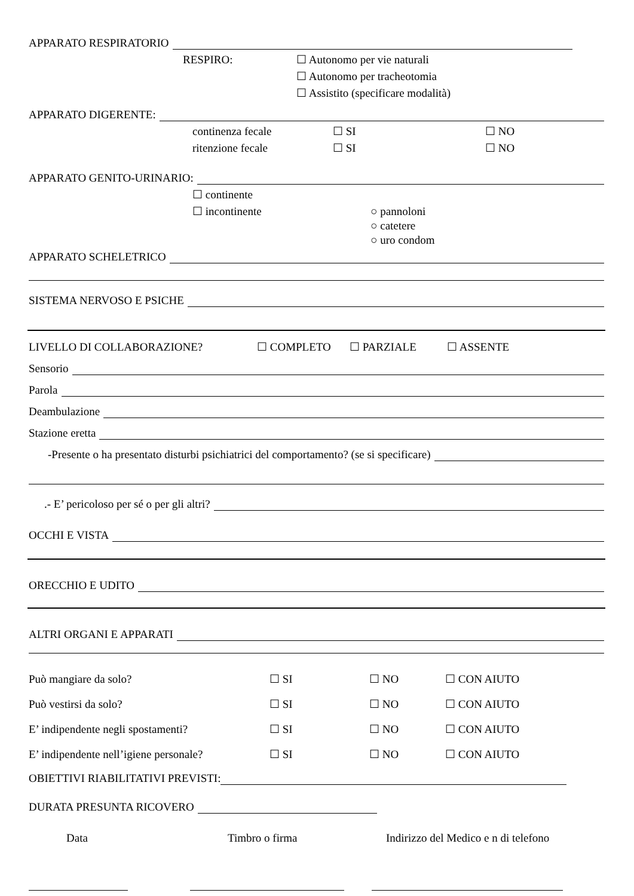APPARATO RESPIRATORIO
RESPIRO: ☐ Autonomo per vie naturali
☐ Autonomo per tracheotomia
☐ Assistito (specificare modalità)
APPARATO DIGERENTE:
continenza fecale ☐ SI ☐ NO
ritenzione fecale ☐ SI ☐ NO
APPARATO GENITO-URINARIO:
☐ continente
☐ incontinente ○ pannoloni
○ catetere
○ uro condom
APPARATO SCHELETRICO
SISTEMA NERVOSO E PSICHE
LIVELLO DI COLLABORAZIONE? ☐ COMPLETO ☐ PARZIALE ☐ ASSENTE
Sensorio
Parola
Deambulazione
Stazione eretta
-Presente o ha presentato disturbi psichiatrici del comportamento? (se si specificare)
.- E’ pericoloso per sé o per gli altri?
OCCHI E VISTA
ORECCHIO E UDITO
ALTRI ORGANI E APPARATI
Può mangiare da solo? ☐ SI ☐ NO ☐ CON AIUTO
Può vestirsi da solo? ☐ SI ☐ NO ☐ CON AIUTO
E’ indipendente negli spostamenti? ☐ SI ☐ NO ☐ CON AIUTO
E’ indipendente nell’igiene personale? ☐ SI ☐ NO ☐ CON AIUTO
OBIETTIVI RIABILITATIVI PREVISTI:
DURATA PRESUNTA RICOVERO
Data Timbro o firma Indirizzo del Medico e n di telefono